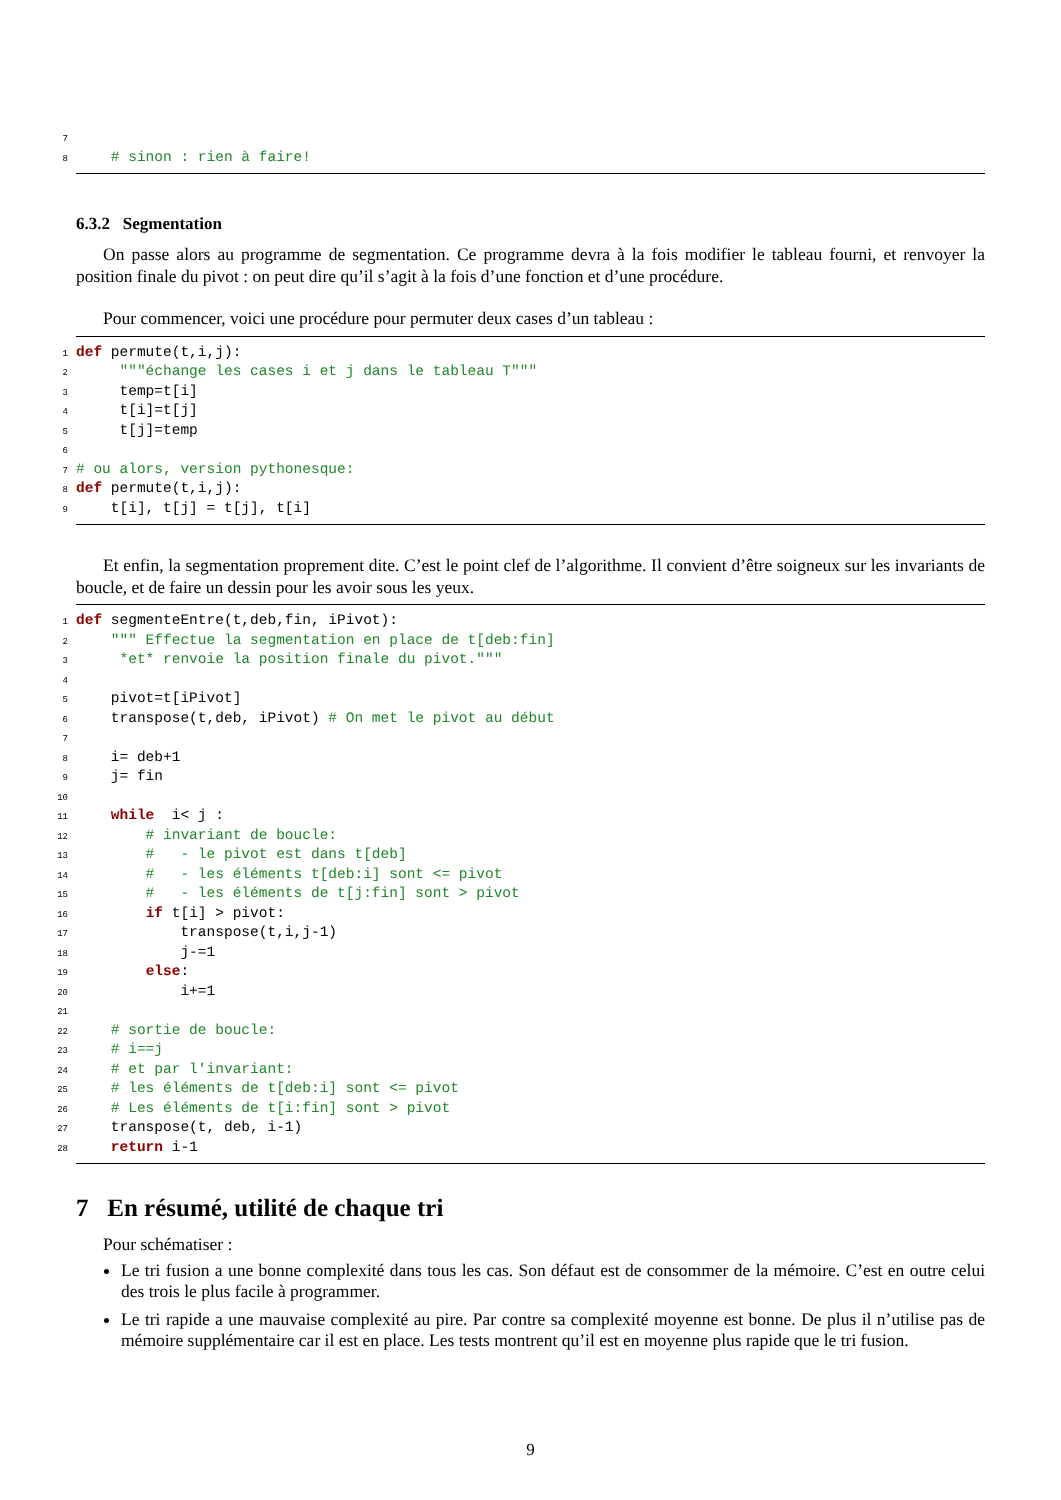7
8 # sinon : rien à faire!
6.3.2 Segmentation
On passe alors au programme de segmentation. Ce programme devra à la fois modifier le tableau fourni, et renvoyer la position finale du pivot : on peut dire qu’il s’agit à la fois d’une fonction et d’une procédure.
Pour commencer, voici une procédure pour permuter deux cases d’un tableau :
1 def permute(t,i,j):
2 """échange les cases i et j dans le tableau T"""
3 temp=t[i]
4 t[i]=t[j]
5 t[j]=temp
6
7 # ou alors, version pythonesque:
8 def permute(t,i,j):
9 t[i], t[j] = t[j], t[i]
Et enfin, la segmentation proprement dite. C’est le point clef de l’algorithme. Il convient d’être soigneux sur les invariants de boucle, et de faire un dessin pour les avoir sous les yeux.
1 def segmenteEntre(t,deb,fin, iPivot):
2 """ Effectue la segmentation en place de t[deb:fin]
3 *et* renvoie la position finale du pivot."""
4
5 pivot=t[iPivot]
6 transpose(t,deb, iPivot) # On met le pivot au début
7
8 i= deb+1
9 j= fin
10
11 while i< j :
12 # invariant de boucle:
13 # - le pivot est dans t[deb]
14 # - les éléments t[deb:i] sont <= pivot
15 # - les éléments de t[j:fin] sont > pivot
16 if t[i] > pivot:
17 transpose(t,i,j-1)
18 j-=1
19 else:
20 i+=1
21
22 # sortie de boucle:
23 # i==j
24 # et par l'invariant:
25 # les éléments de t[deb:i] sont <= pivot
26 # Les éléments de t[i:fin] sont > pivot
27 transpose(t, deb, i-1)
28 return i-1
7 En résumé, utilité de chaque tri
Pour schématiser :
Le tri fusion a une bonne complexité dans tous les cas. Son défaut est de consommer de la mémoire. C’est en outre celui des trois le plus facile à programmer.
Le tri rapide a une mauvaise complexité au pire. Par contre sa complexité moyenne est bonne. De plus il n’utilise pas de mémoire supplémentaire car il est en place. Les tests montrent qu’il est en moyenne plus rapide que le tri fusion.
9